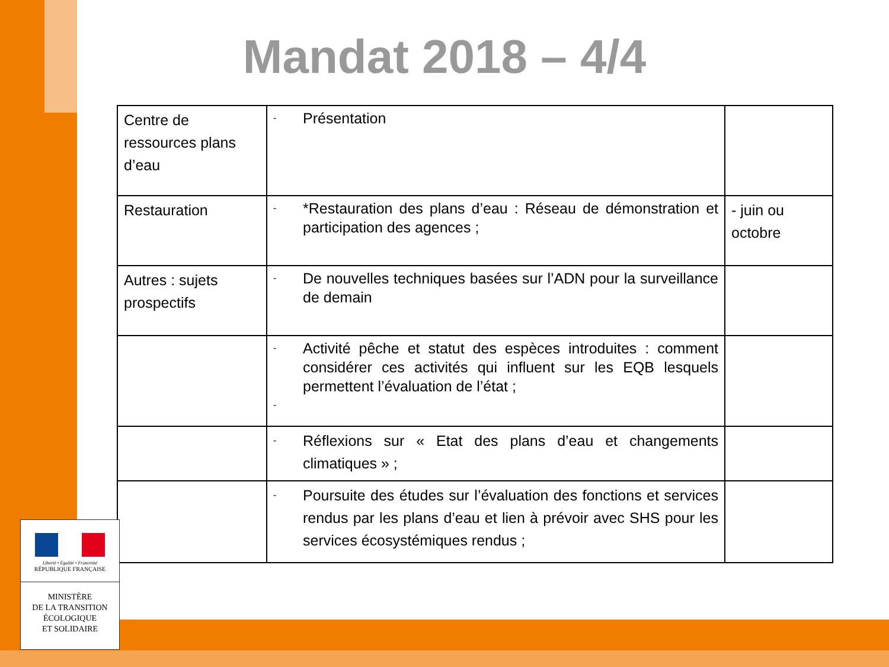Mandat 2018 – 4/4
| Centre de ressources plans d’eau | - Présentation | |
| Restauration | - *Restauration des plans d’eau : Réseau de démonstration et participation des agences ; | - juin ou octobre |
| Autres : sujets prospectifs | - De nouvelles techniques basées sur l’ADN pour la surveillance de demain | |
| | - Activité pêche et statut des espèces introduites : comment considérer ces activités qui influent sur les EQB lesquels permettent l’évaluation de l’état ; - | |
| | - Réflexions sur « Etat des plans d’eau et changements climatiques » ; | |
| | - Poursuite des études sur l’évaluation des fonctions et services rendus par les plans d’eau et lien à prévoir avec SHS pour les services écosystémiques rendus ; | |
Liberté • Égalité • Fraternité
RÉPUBLIQUE FRANÇAISE
MINISTÈRE
DE LA TRANSITION
ÉCOLOGIQUE
ET SOLIDAIRE